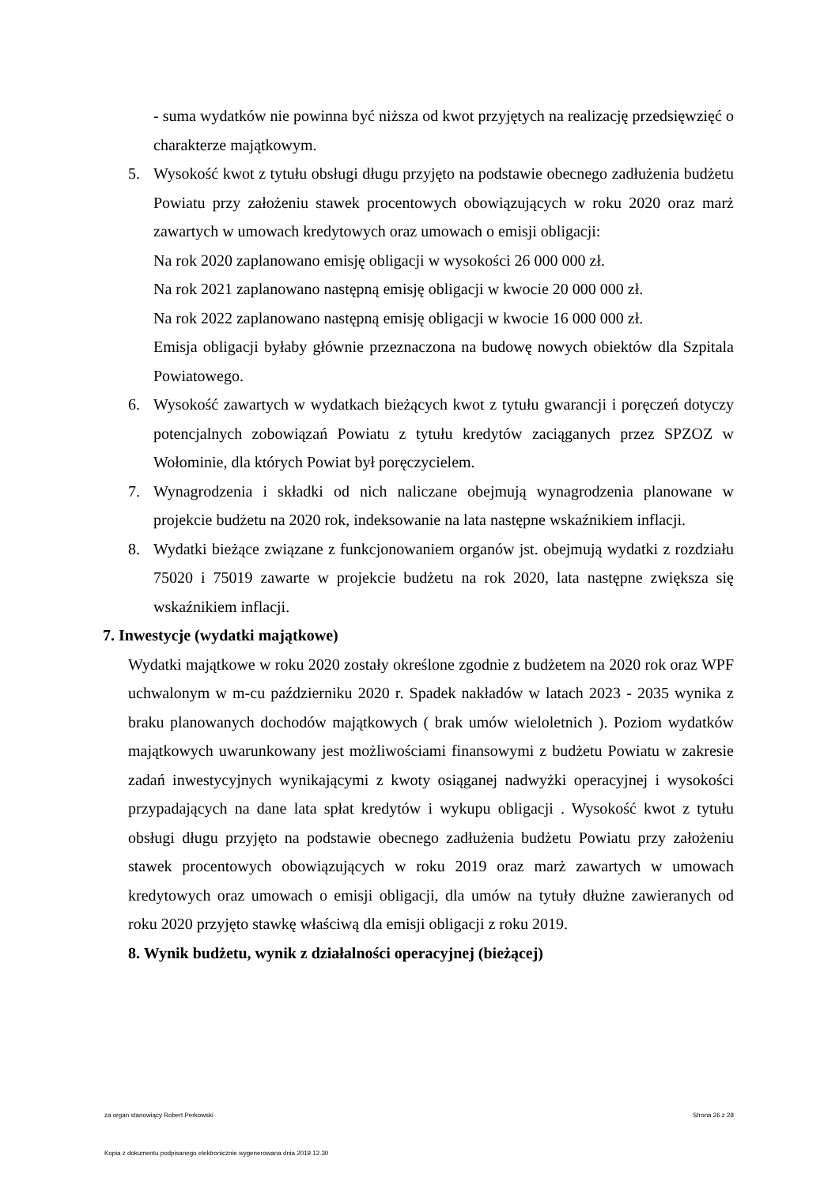- suma wydatków nie powinna być niższa od kwot przyjętych na realizację przedsięwzięć o charakterze majątkowym.
5. Wysokość kwot z tytułu obsługi długu przyjęto na podstawie obecnego zadłużenia budżetu Powiatu przy założeniu stawek procentowych obowiązujących w roku 2020 oraz marż zawartych w umowach kredytowych oraz umowach o emisji obligacji:
Na rok 2020 zaplanowano emisję obligacji w wysokości 26 000 000 zł.
Na rok 2021 zaplanowano następną emisję obligacji w kwocie 20 000 000 zł.
Na rok 2022 zaplanowano następną emisję obligacji w kwocie 16 000 000 zł.
Emisja obligacji byłaby głównie przeznaczona na budowę nowych obiektów dla Szpitala Powiatowego.
6. Wysokość zawartych w wydatkach bieżących kwot z tytułu gwarancji i poręczeń dotyczy potencjalnych zobowiązań Powiatu z tytułu kredytów zaciąganych przez SPZOZ w Wołominie, dla których Powiat był poręczycielem.
7. Wynagrodzenia i składki od nich naliczane obejmują wynagrodzenia planowane w projekcie budżetu na 2020 rok, indeksowanie na lata następne wskaźnikiem inflacji.
8. Wydatki bieżące związane z funkcjonowaniem organów jst. obejmują wydatki z rozdziału 75020 i 75019 zawarte w projekcie budżetu na rok 2020, lata następne zwiększa się wskaźnikiem inflacji.
7. Inwestycje (wydatki majątkowe)
Wydatki majątkowe w roku 2020 zostały określone zgodnie z budżetem na 2020 rok oraz WPF uchwalonym w m-cu październiku 2020 r. Spadek nakładów w latach 2023 - 2035 wynika z braku planowanych dochodów majątkowych ( brak umów wieloletnich ). Poziom wydatków majątkowych uwarunkowany jest możliwościami finansowymi z budżetu Powiatu w zakresie zadań inwestycyjnych wynikającymi z kwoty osiąganej nadwyżki operacyjnej i wysokości przypadających na dane lata spłat kredytów i wykupu obligacji . Wysokość kwot z tytułu obsługi długu przyjęto na podstawie obecnego zadłużenia budżetu Powiatu przy założeniu stawek procentowych obowiązujących w roku 2019 oraz marż zawartych w umowach kredytowych oraz umowach o emisji obligacji, dla umów na tytuły dłużne zawieranych od roku 2020 przyjęto stawkę właściwą dla emisji obligacji z roku 2019.
8. Wynik budżetu, wynik z działalności operacyjnej (bieżącej)
za organ stanowiący Robert Perkowski Strona 26 z 28
Kopia z dokumentu podpisanego elektronicznie wygenerowana dnia 2019.12.30